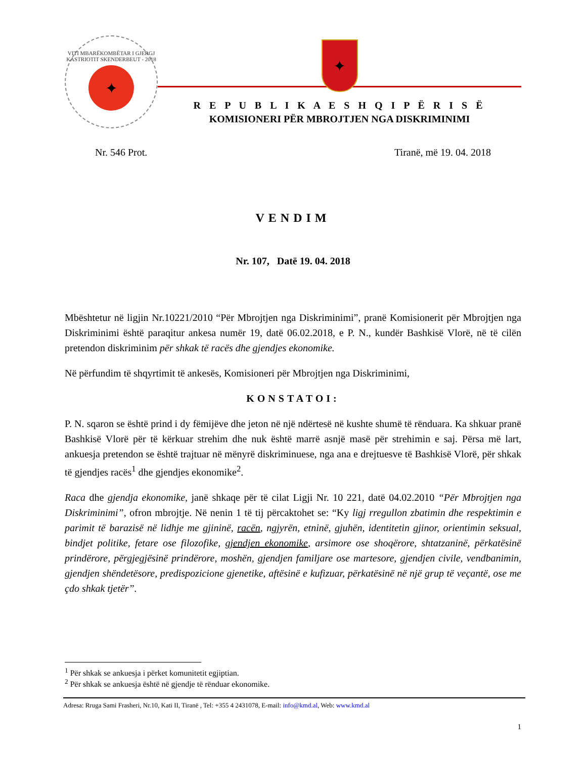VITI MBARËKOMBËTAR I GJERGJ KASTRIOTIT SKENDERBEUT - 2018
✦
✦
R E P U B L I K A E S H Q I P Ë R I S Ë
KOMISIONERI PËR MBROJTJEN NGA DISKRIMINIMI
Nr. 546 Prot. Tiranë, më 19. 04. 2018
VENDIM
Nr. 107, Datë 19. 04. 2018
Mbështetur në ligjin Nr.10221/2010 “Për Mbrojtjen nga Diskriminimi”, pranë Komisionerit për Mbrojtjen nga Diskriminimi është paraqitur ankesa numër 19, datë 06.02.2018, e P. N., kundër Bashkisë Vlorë, në të cilën pretendon diskriminim për shkak të racës dhe gjendjes ekonomike.
Në përfundim të shqyrtimit të ankesës, Komisioneri për Mbrojtjen nga Diskriminimi,
KONSTATOI:
P. N. sqaron se është prind i dy fëmijëve dhe jeton në një ndërtesë në kushte shumë të rënduara. Ka shkuar pranë Bashkisë Vlorë për të kërkuar strehim dhe nuk është marrë asnjë masë për strehimin e saj. Përsa më lart, ankuesja pretendon se është trajtuar në mënyrë diskriminuese, nga ana e drejtuesve të Bashkisë Vlorë, për shkak të gjendjes racës<sup>1</sup> dhe gjendjes ekonomike<sup>2</sup>.
Raca dhe gjendja ekonomike, janë shkaqe për të cilat Ligji Nr. 10 221, datë 04.02.2010 “Për Mbrojtjen nga Diskriminimi”, ofron mbrojtje. Në nenin 1 të tij përcaktohet se: “Ky ligj rregullon zbatimin dhe respektimin e parimit të barazisë në lidhje me gjininë, racën, ngjyrën, etninë, gjuhën, identitetin gjinor, orientimin seksual, bindjet politike, fetare ose filozofike, gjendjen ekonomike, arsimore ose shoqërore, shtatzaninë, përkatësinë prindërore, përgjegjësinë prindërore, moshën, gjendjen familjare ose martesore, gjendjen civile, vendbanimin, gjendjen shëndetësore, predispozicione gjenetike, aftësinë e kufizuar, përkatësinë në një grup të veçantë, ose me çdo shkak tjetër”.
<sup>1</sup> Për shkak se ankuesja i përket komunitetit egjiptian.
<sup>2</sup> Për shkak se ankuesja është në gjendje të rënduar ekonomike.
Adresa: Rruga Sami Frasheri, Nr.10, Kati II, Tiranë , Tel: +355 4 2431078, E-mail: info@kmd.al, Web: www.kmd.al
1